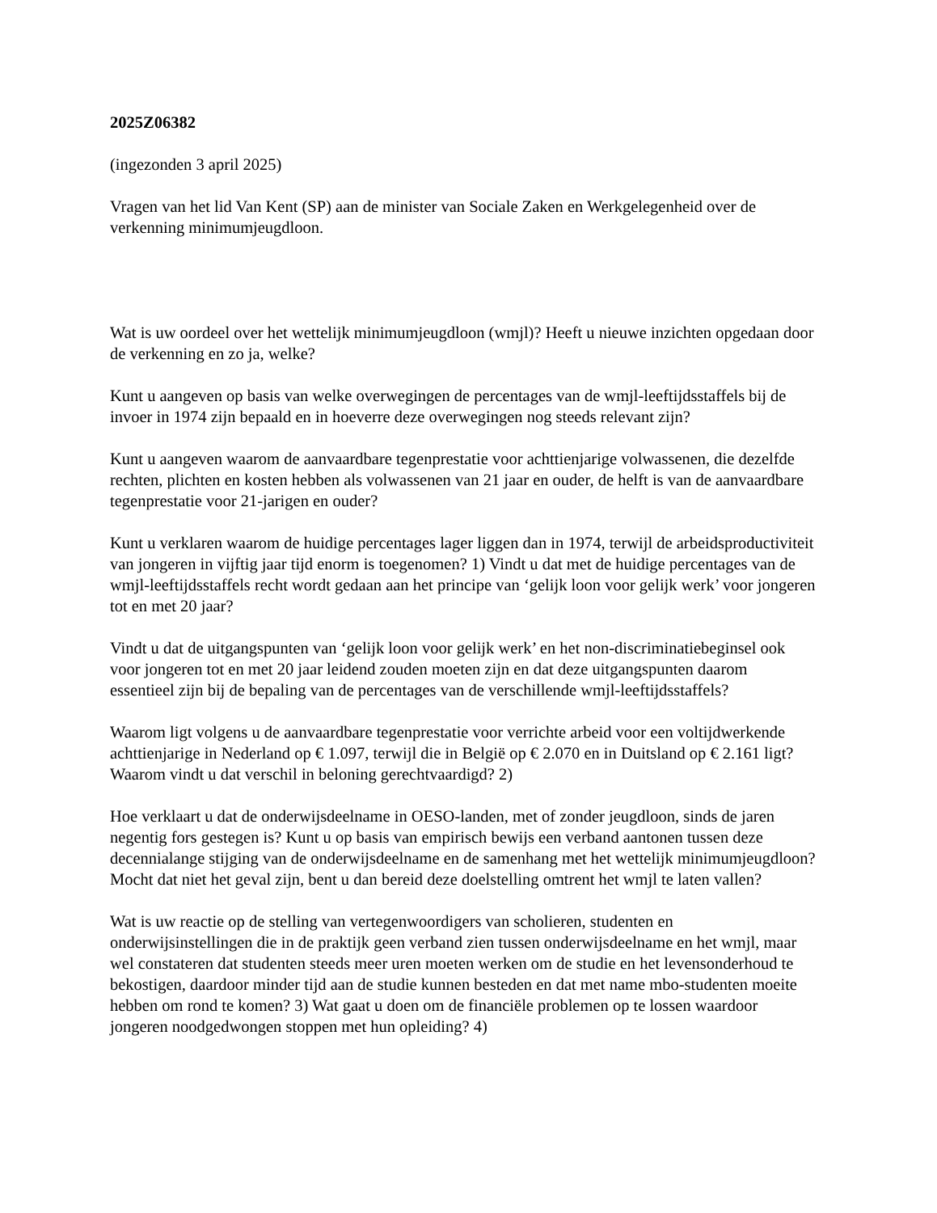2025Z06382
(ingezonden 3 april 2025)
Vragen van het lid Van Kent (SP) aan de minister van Sociale Zaken en Werkgelegenheid over de verkenning minimumjeugdloon.
Wat is uw oordeel over het wettelijk minimumjeugdloon (wmjl)? Heeft u nieuwe inzichten opgedaan door de verkenning en zo ja, welke?
Kunt u aangeven op basis van welke overwegingen de percentages van de wmjl-leeftijdsstaffels bij de invoer in 1974 zijn bepaald en in hoeverre deze overwegingen nog steeds relevant zijn?
Kunt u aangeven waarom de aanvaardbare tegenprestatie voor achttienjarige volwassenen, die dezelfde rechten, plichten en kosten hebben als volwassenen van 21 jaar en ouder, de helft is van de aanvaardbare tegenprestatie voor 21-jarigen en ouder?
Kunt u verklaren waarom de huidige percentages lager liggen dan in 1974, terwijl de arbeidsproductiviteit van jongeren in vijftig jaar tijd enorm is toegenomen? 1) Vindt u dat met de huidige percentages van de wmjl-leeftijdsstaffels recht wordt gedaan aan het principe van ‘gelijk loon voor gelijk werk’ voor jongeren tot en met 20 jaar?
Vindt u dat de uitgangspunten van ‘gelijk loon voor gelijk werk’ en het non-discriminatiebeginsel ook voor jongeren tot en met 20 jaar leidend zouden moeten zijn en dat deze uitgangspunten daarom essentieel zijn bij de bepaling van de percentages van de verschillende wmjl-leeftijdsstaffels?
Waarom ligt volgens u de aanvaardbare tegenprestatie voor verrichte arbeid voor een voltijdwerkende achttienjarige in Nederland op € 1.097, terwijl die in België op € 2.070 en in Duitsland op € 2.161 ligt? Waarom vindt u dat verschil in beloning gerechtvaardigd? 2)
Hoe verklaart u dat de onderwijsdeelname in OESO-landen, met of zonder jeugdloon, sinds de jaren negentig fors gestegen is? Kunt u op basis van empirisch bewijs een verband aantonen tussen deze decennialange stijging van de onderwijsdeelname en de samenhang met het wettelijk minimumjeugdloon? Mocht dat niet het geval zijn, bent u dan bereid deze doelstelling omtrent het wmjl te laten vallen?
Wat is uw reactie op de stelling van vertegenwoordigers van scholieren, studenten en onderwijsinstellingen die in de praktijk geen verband zien tussen onderwijsdeelname en het wmjl, maar wel constateren dat studenten steeds meer uren moeten werken om de studie en het levensonderhoud te bekostigen, daardoor minder tijd aan de studie kunnen besteden en dat met name mbo-studenten moeite hebben om rond te komen? 3) Wat gaat u doen om de financiële problemen op te lossen waardoor jongeren noodgedwongen stoppen met hun opleiding? 4)